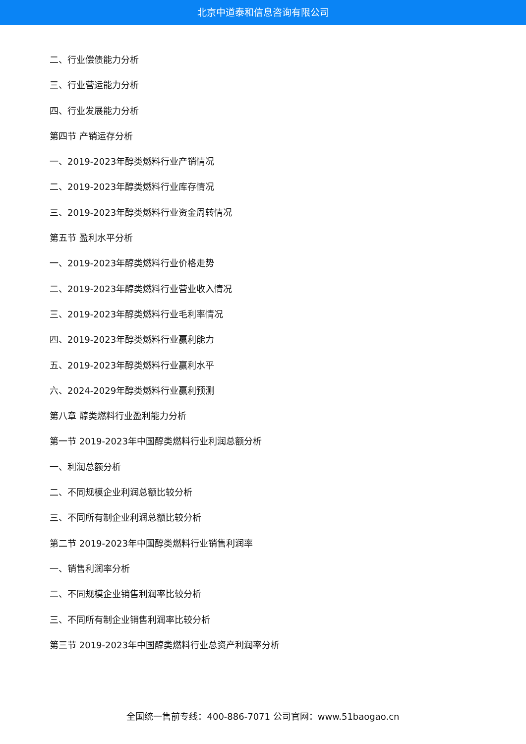北京中道泰和信息咨询有限公司
二、行业偿债能力分析
三、行业营运能力分析
四、行业发展能力分析
第四节 产销运存分析
一、2019-2023年醇类燃料行业产销情况
二、2019-2023年醇类燃料行业库存情况
三、2019-2023年醇类燃料行业资金周转情况
第五节 盈利水平分析
一、2019-2023年醇类燃料行业价格走势
二、2019-2023年醇类燃料行业营业收入情况
三、2019-2023年醇类燃料行业毛利率情况
四、2019-2023年醇类燃料行业赢利能力
五、2019-2023年醇类燃料行业赢利水平
六、2024-2029年醇类燃料行业赢利预测
第八章 醇类燃料行业盈利能力分析
第一节 2019-2023年中国醇类燃料行业利润总额分析
一、利润总额分析
二、不同规模企业利润总额比较分析
三、不同所有制企业利润总额比较分析
第二节 2019-2023年中国醇类燃料行业销售利润率
一、销售利润率分析
二、不同规模企业销售利润率比较分析
三、不同所有制企业销售利润率比较分析
第三节 2019-2023年中国醇类燃料行业总资产利润率分析
全国统一售前专线：400-886-7071 公司官网：www.51baogao.cn